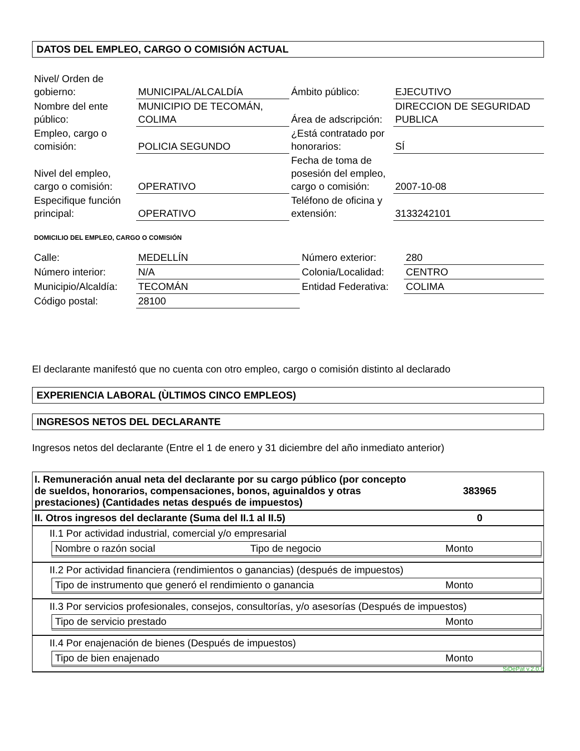DATOS DEL EMPLEO, CARGO O COMISIÓN ACTUAL
| Nivel/ Orden de gobierno: | MUNICIPAL/ALCALDÍA | Ámbito público: | EJECUTIVO |
| Nombre del ente público: | MUNICIPIO DE TECOMÁN, COLIMA | Área de adscripción: | DIRECCION DE SEGURIDAD PUBLICA |
| Empleo, cargo o comisión: | POLICIA SEGUNDO | ¿Está contratado por honorarios: | SÍ |
| Nivel del empleo, cargo o comisión: | OPERATIVO | Fecha de toma de posesión del empleo, cargo o comisión: | 2007-10-08 |
| Especifique función principal: | OPERATIVO | Teléfono de oficina y extensión: | 3133242101 |
DOMICILIO DEL EMPLEO, CARGO O COMISIÓN
| Calle: | MEDELLÍN | Número exterior: | 280 |
| Número interior: | N/A | Colonia/Localidad: | CENTRO |
| Municipio/Alcaldía: | TECOMÁN | Entidad Federativa: | COLIMA |
| Código postal: | 28100 | | |
El declarante manifestó que no cuenta con otro empleo, cargo o comisión distinto al declarado
EXPERIENCIA LABORAL (ÙLTIMOS CINCO EMPLEOS)
INGRESOS NETOS DEL DECLARANTE
Ingresos netos del declarante (Entre el 1 de enero y 31 diciembre del año inmediato anterior)
| I. Remuneración anual neta del declarante por su cargo público (por concepto de sueldos, honorarios, compensaciones, bonos, aguinaldos y otras prestaciones) (Cantidades netas después de impuestos) | 383965 |
| II. Otros ingresos del declarante (Suma del II.1 al II.5) | 0 |
| II.1 Por actividad industrial, comercial y/o empresarial Nombre o razón social Tipo de negocio Monto | |
| II.2 Por actividad financiera (rendimientos o ganancias) (después de impuestos) Tipo de instrumento que generó el rendimiento o ganancia Monto | |
| II.3 Por servicios profesionales, consejos, consultorías, y/o asesorías (Después de impuestos) Tipo de servicio prestado Monto | |
| II.4 Por enajenación de bienes (Después de impuestos) Tipo de bien enajenado Monto | |
SiDePat v.2.0.6